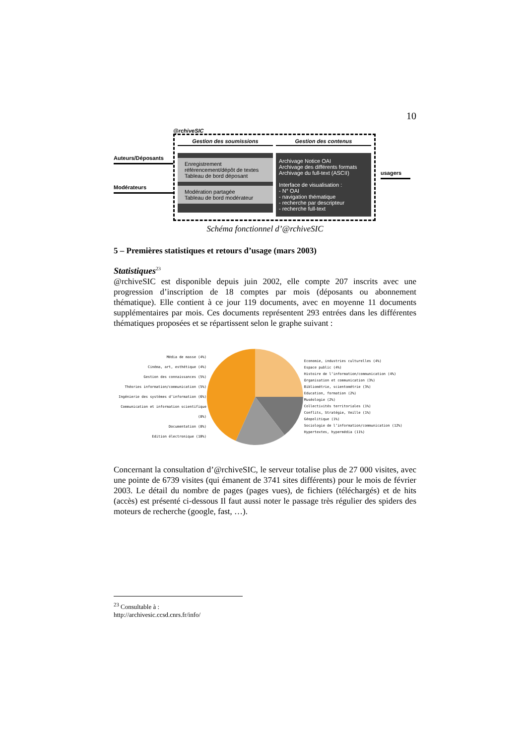10
Auteurs/Déposants
Modérateurs
@rchiveSIC
Gestion des soumissions
Enregistrement
référencement/dépôt de textes
Tableau de bord déposant
Modération partagée
Tableau de bord modérateur
Gestion des contenus
Archivage Notice OAI
Archivage des différents formats
Archivage du full-text (ASCII)
Interface de visualisation :
- N° OAI
- navigation thématique
- recherche par descripteur
- recherche full-text
usagers
Schéma fonctionnel d’@rchiveSIC
5 – Premières statistiques et retours d’usage (mars 2003)
Statistiques<sup>23</sup>
@rchiveSIC est disponible depuis juin 2002, elle compte 207 inscrits avec une progression d’inscription de 18 comptes par mois (déposants ou abonnement thématique). Elle contient à ce jour 119 documents, avec en moyenne 11 documents supplémentaires par mois. Ces documents représentent 293 entrées dans les différentes thématiques proposées et se répartissent selon le graphe suivant :
Média de masse (4%)
Cinéma, art, esthétique (4%)
Gestion des connaissances (5%)
Théories information/communication (5%)
Ingénierie des systèmes d’information (6%)
Communication et information scientifique (8%)
Documentation (8%)
Edition électronique (10%)
Economie, industries culturelles (4%)
Espace public (4%)
Histoire de l’information/communication (4%)
Organisation et communication (3%)
Bibliométrie, scientométrie (3%)
Education, formation (2%)
Muséologie (2%)
Collectivités territoriales (1%)
Conflits, Stratégie, Veille (1%)
Géopolitique (1%)
Sociologie de l’information/communication (12%)
Hypertextes, hypermédia (11%)
Concernant la consultation d’@rchiveSIC, le serveur totalise plus de 27 000 visites, avec une pointe de 6739 visites (qui émanent de 3741 sites différents) pour le mois de février 2003. Le détail du nombre de pages (pages vues), de fichiers (téléchargés) et de hits (accès) est présenté ci-dessous Il faut aussi noter le passage très régulier des spiders des moteurs de recherche (google, fast, …).
<sup>23</sup> Consultable à : http://archivesic.ccsd.cnrs.fr/info/